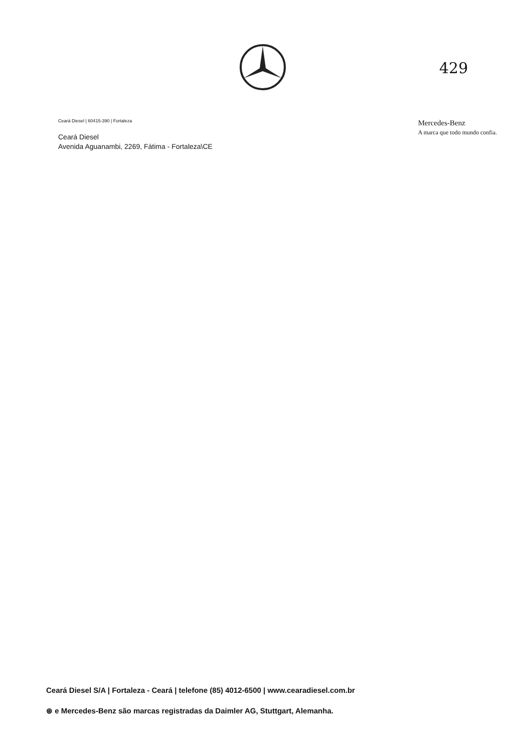429
Ceará Diesel | 60415-390 | Fortaleza
Ceará Diesel
Avenida Aguanambi, 2269, Fátima - Fortaleza\CE
Mercedes-Benz
A marca que todo mundo confia.
Ceará Diesel S/A | Fortaleza - Ceará | telefone (85) 4012-6500 | www.cearadiesel.com.br
⊛ e Mercedes-Benz são marcas registradas da Daimler AG, Stuttgart, Alemanha.